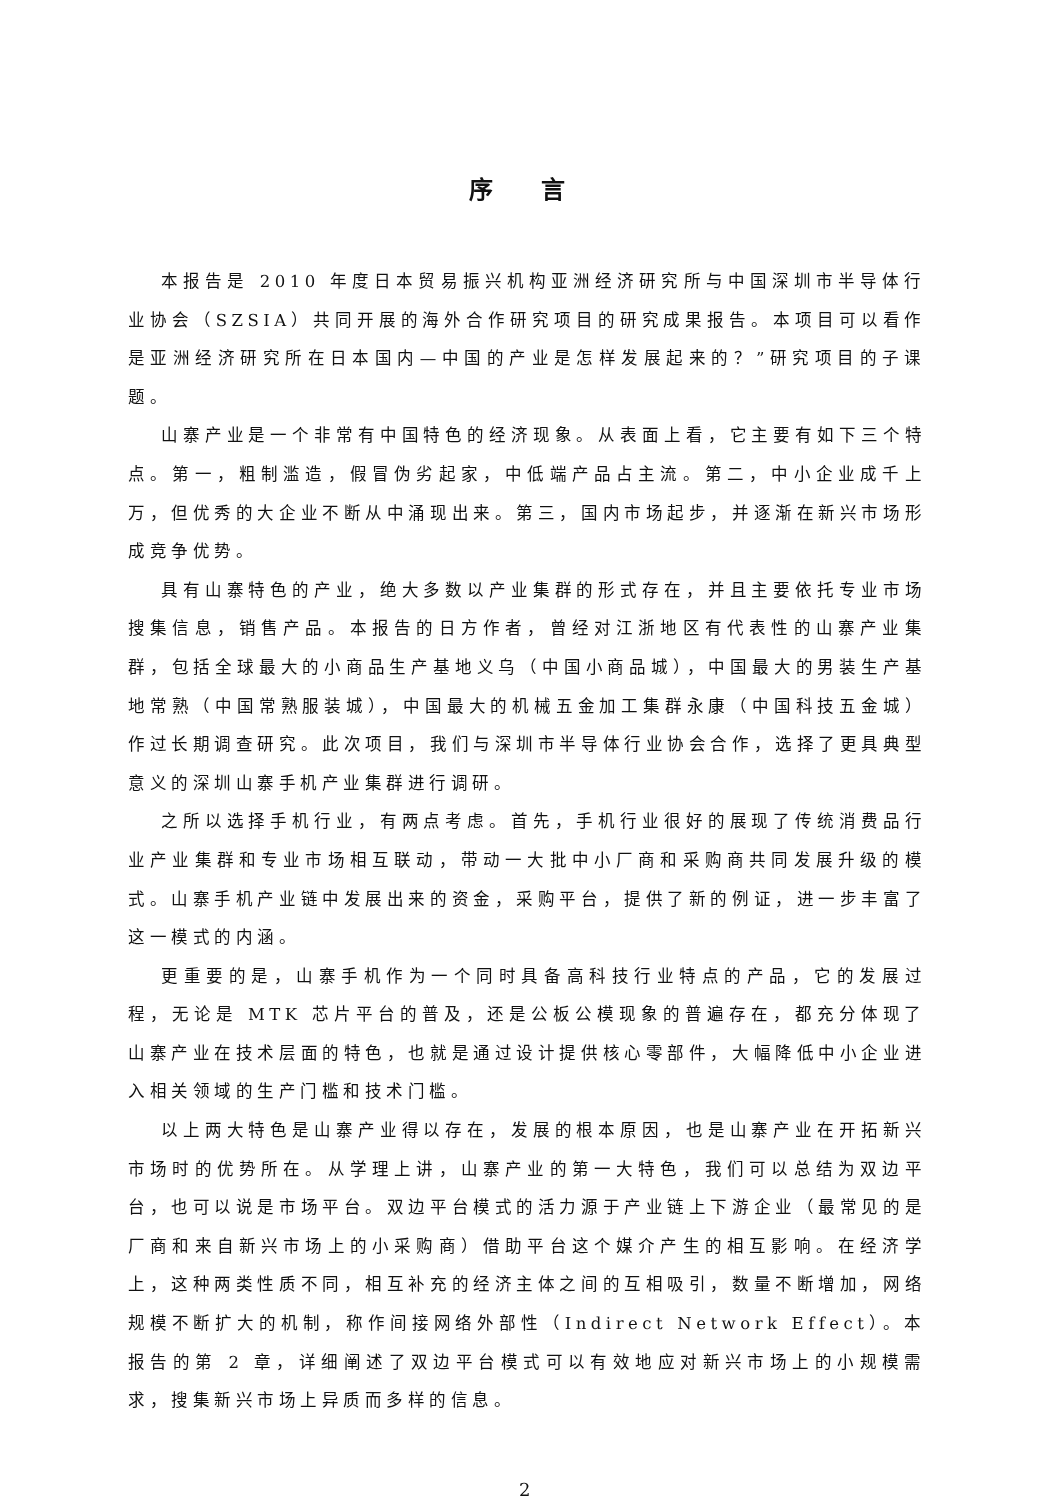序 言
本报告是 2010 年度日本贸易振兴机构亚洲经济研究所与中国深圳市半导体行业协会（SZSIA）共同开展的海外合作研究项目的研究成果报告。本项目可以看作是亚洲经济研究所在日本国内—中国的产业是怎样发展起来的？”研究项目的子课题。
山寨产业是一个非常有中国特色的经济现象。从表面上看，它主要有如下三个特点。第一，粗制滥造，假冒伪劣起家，中低端产品占主流。第二，中小企业成千上万，但优秀的大企业不断从中涌现出来。第三，国内市场起步，并逐渐在新兴市场形成竞争优势。
具有山寨特色的产业，绝大多数以产业集群的形式存在，并且主要依托专业市场搜集信息，销售产品。本报告的日方作者，曾经对江浙地区有代表性的山寨产业集群，包括全球最大的小商品生产基地义乌（中国小商品城），中国最大的男装生产基地常熟（中国常熟服装城），中国最大的机械五金加工集群永康（中国科技五金城）作过长期调查研究。此次项目，我们与深圳市半导体行业协会合作，选择了更具典型意义的深圳山寨手机产业集群进行调研。
之所以选择手机行业，有两点考虑。首先，手机行业很好的展现了传统消费品行业产业集群和专业市场相互联动，带动一大批中小厂商和采购商共同发展升级的模式。山寨手机产业链中发展出来的资金，采购平台，提供了新的例证，进一步丰富了这一模式的内涵。
更重要的是，山寨手机作为一个同时具备高科技行业特点的产品，它的发展过程，无论是 MTK 芯片平台的普及，还是公板公模现象的普遍存在，都充分体现了山寨产业在技术层面的特色，也就是通过设计提供核心零部件，大幅降低中小企业进入相关领域的生产门槛和技术门槛。
以上两大特色是山寨产业得以存在，发展的根本原因，也是山寨产业在开拓新兴市场时的优势所在。从学理上讲，山寨产业的第一大特色，我们可以总结为双边平台，也可以说是市场平台。双边平台模式的活力源于产业链上下游企业（最常见的是厂商和来自新兴市场上的小采购商）借助平台这个媒介产生的相互影响。在经济学上，这种两类性质不同，相互补充的经济主体之间的互相吸引，数量不断增加，网络规模不断扩大的机制，称作间接网络外部性（Indirect Network Effect）。本报告的第 2 章，详细阐述了双边平台模式可以有效地应对新兴市场上的小规模需求，搜集新兴市场上异质而多样的信息。
2